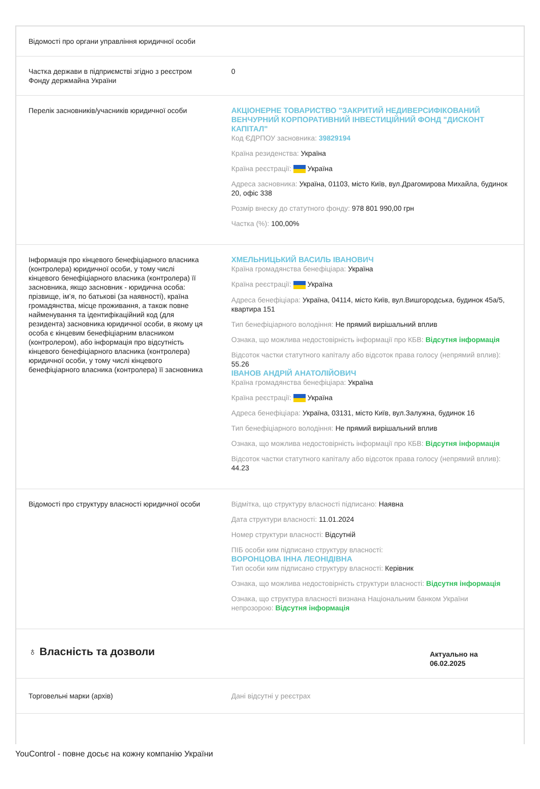| Відомості про органи управління юридичної особи | |
| Частка держави в підприємстві згідно з реєстром Фонду держмайна України | 0 |
| Перелік засновників/учасників юридичної особи | АКЦІОНЕРНЕ ТОВАРИСТВО "ЗАКРИТИЙ НЕДИВЕРСИФІКОВАНИЙ ВЕНЧУРНИЙ КОРПОРАТИВНИЙ ІНВЕСТИЦІЙНИЙ ФОНД "ДИСКОНТ КАПІТАЛ" Код ЄДРПОУ засновника: 39829194 Країна резиденства: Україна Країна реєстрації: Україна Адреса засновника: Україна, 01103, місто Київ, вул.Драгомирова Михайла, будинок 20, офіс 338 Розмір внеску до статутного фонду: 978 801 990,00 грн Частка (%): 100,00% |
| Інформація про кінцевого бенефіціарного власника (контролера) юридичної особи, у тому числі кінцевого бенефіціарного власника (контролера) її засновника, якщо засновник - юридична особа: прізвище, ім’я, по батькові (за наявності), країна громадянства, місце проживання, а також повне найменування та ідентифікаційний код (для резидента) засновника юридичної особи, в якому ця особа є кінцевим бенефіціарним власником (контролером), або інформація про відсутність кінцевого бенефіціарного власника (контролера) юридичної особи, у тому числі кінцевого бенефіціарного власника (контролера) її засновника | ХМЕЛЬНИЦЬКИЙ ВАСИЛЬ ІВАНОВИЧ Країна громадянства бенефіціара: Україна Країна реєстрації: Україна Адреса бенефіціара: Україна, 04114, місто Київ, вул.Вишгородська, будинок 45а/5, квартира 151 Тип бенефіціарного володіння: Не прямий вирішальний вплив Ознака, що можлива недостовірність інформації про КБВ: Відсутня інформація Відсоток частки статутного капіталу або відсоток права голосу (непрямий вплив): 55.26 ІВАНОВ АНДРІЙ АНАТОЛІЙОВИЧ Країна громадянства бенефіціара: Україна Країна реєстрації: Україна Адреса бенефіціара: Україна, 03131, місто Київ, вул.Залужна, будинок 16 Тип бенефіціарного володіння: Не прямий вирішальний вплив Ознака, що можлива недостовірність інформації про КБВ: Відсутня інформація Відсоток частки статутного капіталу або відсоток права голосу (непрямий вплив): 44.23 |
| Відомості про структуру власності юридичної особи | Відмітка, що структуру власності підписано: Наявна Дата структури власності: 11.01.2024 Номер структури власності: Відсутній ПІБ особи ким підписано структуру власності: ВОРОНЦОВА ІННА ЛЕОНІДІВНА Тип особи ким підписано структуру власності: Керівник Ознака, що можлива недостовірність структури власності: Відсутня інформація Ознака, що структура власності визнана Національним банком України непрозорою: Відсутня інформація |
| ♁ Власність та дозволи | Актуально на 06.02.2025 |
| Торговельні марки (архів) | Дані відсутні у реєстрах |
YouControl - повне досьє на кожну компанію України